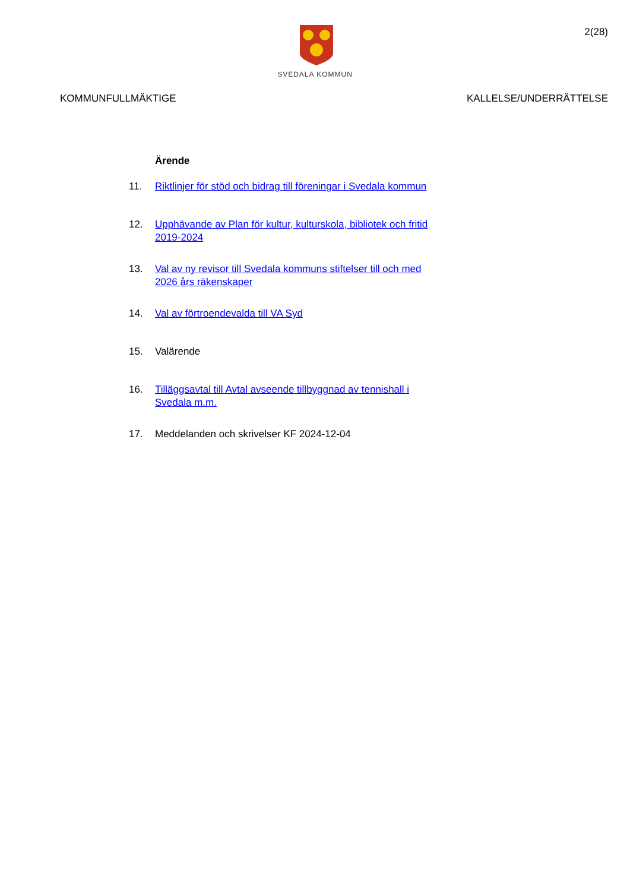SVEDALA KOMMUN
2(28)
KOMMUNFULLMÄKTIGE KALLELSE/UNDERRÄTTELSE
Ärende
11. Riktlinjer för stöd och bidrag till föreningar i Svedala kommun
12. Upphävande av Plan för kultur, kulturskola, bibliotek och fritid
2019-2024
13. Val av ny revisor till Svedala kommuns stiftelser till och med
2026 års räkenskaper
14. Val av förtroendevalda till VA Syd
15. Valärende
16. Tilläggsavtal till Avtal avseende tillbyggnad av tennishall i
Svedala m.m.
17. Meddelanden och skrivelser KF 2024-12-04